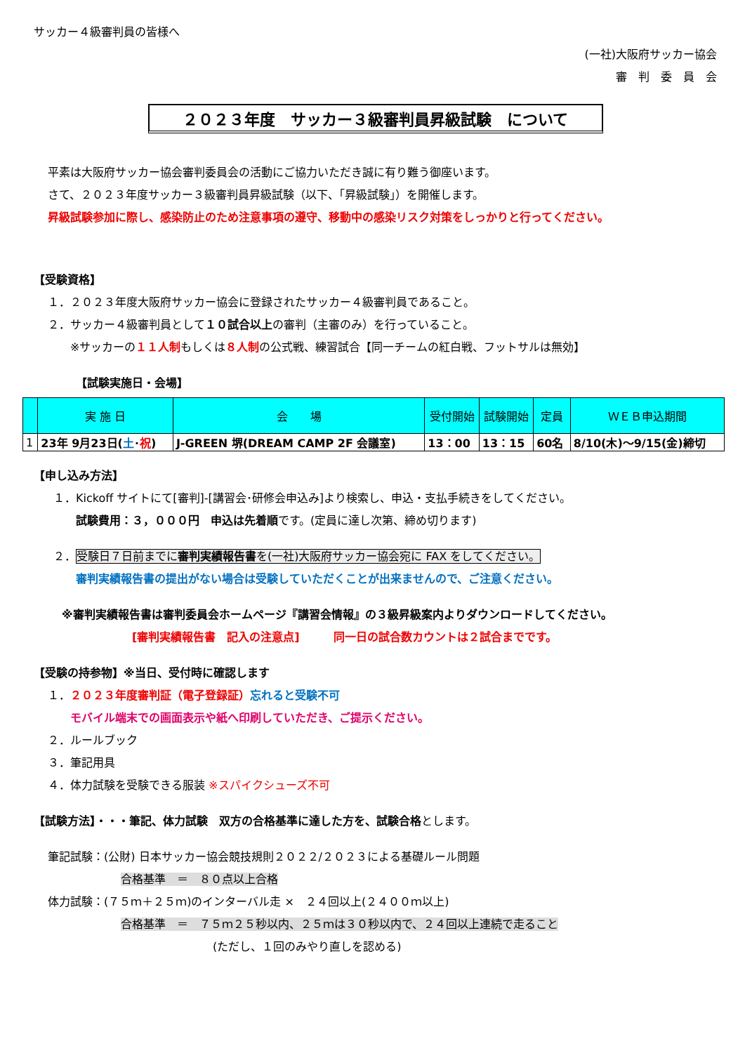サッカー４級審判員の皆様へ
(一社)大阪府サッカー協会
審　判　委　員　会
２０２３年度　サッカー３級審判員昇級試験　について
平素は大阪府サッカー協会審判委員会の活動にご協力いただき誠に有り難う御座います。
さて、２０２３年度サッカー３級審判員昇級試験（以下、「昇級試験」）を開催します。
昇級試験参加に際し、感染防止のため注意事項の遵守、移動中の感染リスク対策をしっかりと行ってください。
【受験資格】
１．２０２３年度大阪府サッカー協会に登録されたサッカー４級審判員であること。
２．サッカー４級審判員として１０試合以上の審判（主審のみ）を行っていること。
　　※サッカーの１１人制もしくは８人制の公式戦、練習試合【同一チームの紅白戦、フットサルは無効】
【試験実施日・会場】
| | 実 施 日 | 会 場 | 受付開始 | 試験開始 | 定員 | ＷＥＢ申込期間 |
| --- | --- | --- | --- | --- | --- | --- |
| 1 | 23年 9月23日( 土 ･ 祝 ) | J-GREEN 堺(DREAM CAMP 2F 会議室) | 13：00 | 13：15 | 60名 | 8/10(木)～9/15(金)締切 |
【申し込み方法】
１．Kickoff サイトにて[審判]-[講習会･研修会申込み]より検索し、申込・支払手続きをしてください。
　　試験費用：３，０００円　申込は先着順です。(定員に達し次第、締め切ります)
２．受験日７日前までに審判実績報告書を(一社)大阪府サッカー協会宛に FAX をしてください。
　　審判実績報告書の提出がない場合は受験していただくことが出来ませんので、ご注意ください。
※審判実績報告書は審判委員会ホームページ『講習会情報』の３級昇級案内よりダウンロードしてください。
[審判実績報告書　記入の注意点]　　　同一日の試合数カウントは２試合までです。
【受験の持参物】※当日、受付時に確認します
１．２０２３年度審判証（電子登録証）忘れると受験不可
　　モバイル端末での画面表示や紙へ印刷していただき、ご提示ください。
２．ルールブック
３．筆記用具
４．体力試験を受験できる服装 ※スパイクシューズ不可
【試験方法】・・・筆記、体力試験　双方の合格基準に達した方を、試験合格とします。
筆記試験：(公財) 日本サッカー協会競技規則２０２２/２０２３による基礎ルール問題
合格基準　＝　８０点以上合格
体力試験：(７５ｍ＋２５ｍ)のインターバル走 ×　２４回以上(２４００ｍ以上)
合格基準　＝　７５ｍ２５秒以内、２５ｍは３０秒以内で、２４回以上連続で走ること
(ただし、１回のみやり直しを認める)